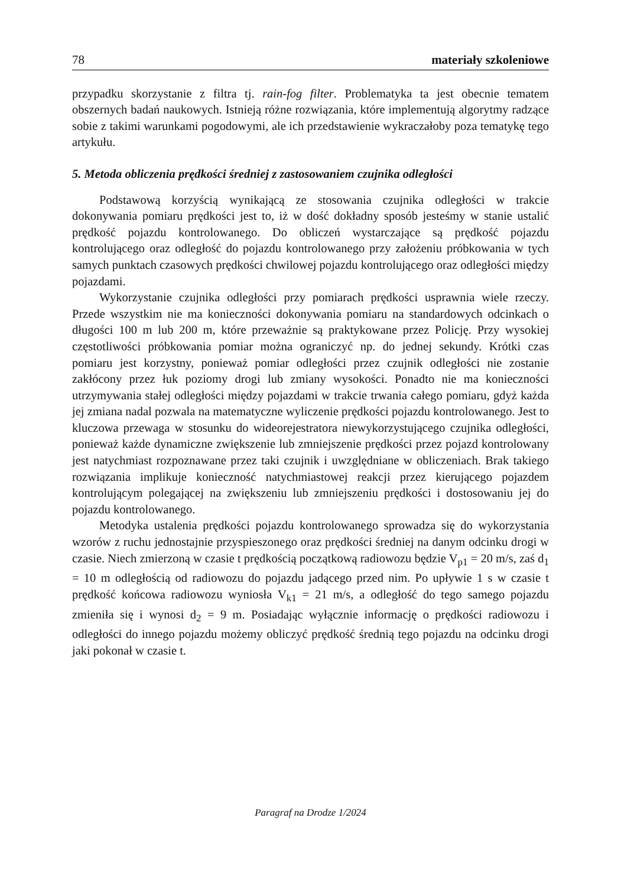78 materiały szkoleniowe
przypadku skorzystanie z filtra tj. rain-fog filter. Problematyka ta jest obecnie tematem obszernych badań naukowych. Istnieją różne rozwiązania, które implementują algorytmy radzące sobie z takimi warunkami pogodowymi, ale ich przedstawienie wykraczałoby poza tematykę tego artykułu.
5. Metoda obliczenia prędkości średniej z zastosowaniem czujnika odległości
Podstawową korzyścią wynikającą ze stosowania czujnika odległości w trakcie dokonywania pomiaru prędkości jest to, iż w dość dokładny sposób jesteśmy w stanie ustalić prędkość pojazdu kontrolowanego. Do obliczeń wystarczające są prędkość pojazdu kontrolującego oraz odległość do pojazdu kontrolowanego przy założeniu próbkowania w tych samych punktach czasowych prędkości chwilowej pojazdu kontrolującego oraz odległości między pojazdami.
Wykorzystanie czujnika odległości przy pomiarach prędkości usprawnia wiele rzeczy. Przede wszystkim nie ma konieczności dokonywania pomiaru na standardowych odcinkach o długości 100 m lub 200 m, które przeważnie są praktykowane przez Policję. Przy wysokiej częstotliwości próbkowania pomiar można ograniczyć np. do jednej sekundy. Krótki czas pomiaru jest korzystny, ponieważ pomiar odległości przez czujnik odległości nie zostanie zakłócony przez łuk poziomy drogi lub zmiany wysokości. Ponadto nie ma konieczności utrzymywania stałej odległości między pojazdami w trakcie trwania całego pomiaru, gdyż każda jej zmiana nadal pozwala na matematyczne wyliczenie prędkości pojazdu kontrolowanego. Jest to kluczowa przewaga w stosunku do wideorejestratora niewykorzystującego czujnika odległości, ponieważ każde dynamiczne zwiększenie lub zmniejszenie prędkości przez pojazd kontrolowany jest natychmiast rozpoznawane przez taki czujnik i uwzględniane w obliczeniach. Brak takiego rozwiązania implikuje konieczność natychmiastowej reakcji przez kierującego pojazdem kontrolującym polegającej na zwiększeniu lub zmniejszeniu prędkości i dostosowaniu jej do pojazdu kontrolowanego.
Metodyka ustalenia prędkości pojazdu kontrolowanego sprowadza się do wykorzystania wzorów z ruchu jednostajnie przyspieszonego oraz prędkości średniej na danym odcinku drogi w czasie. Niech zmierzoną w czasie t prędkością początkową radiowozu będzie V<sub>p1</sub> = 20 m/s, zaś d<sub>1</sub> = 10 m odległością od radiowozu do pojazdu jadącego przed nim. Po upływie 1 s w czasie t prędkość końcowa radiowozu wyniosła V<sub>k1</sub> = 21 m/s, a odległość do tego samego pojazdu zmieniła się i wynosi d<sub>2</sub> = 9 m. Posiadając wyłącznie informację o prędkości radiowozu i odległości do innego pojazdu możemy obliczyć prędkość średnią tego pojazdu na odcinku drogi jaki pokonał w czasie t.
Paragraf na Drodze 1/2024